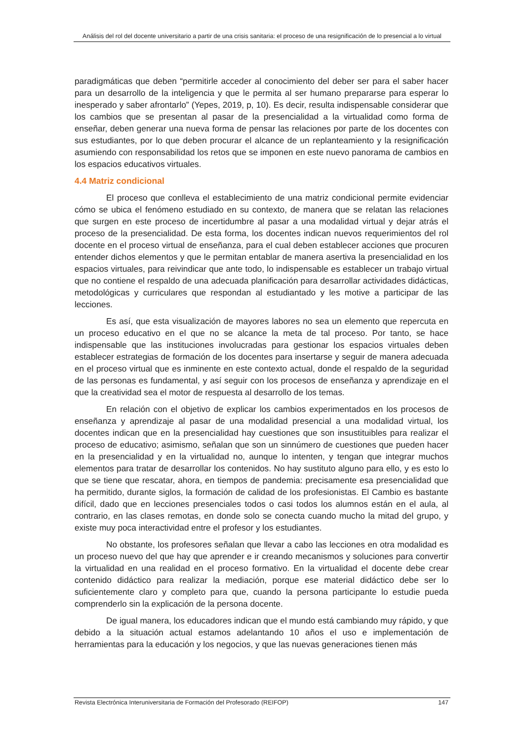Análisis del rol del docente universitario a partir de una crisis sanitaria: el proceso de una resignificación de lo presencial a lo virtual
paradigmáticas que deben “permitirle acceder al conocimiento del deber ser para el saber hacer para un desarrollo de la inteligencia y que le permita al ser humano prepararse para esperar lo inesperado y saber afrontarlo” (Yepes, 2019, p, 10). Es decir, resulta indispensable considerar que los cambios que se presentan al pasar de la presencialidad a la virtualidad como forma de enseñar, deben generar una nueva forma de pensar las relaciones por parte de los docentes con sus estudiantes, por lo que deben procurar el alcance de un replanteamiento y la resignificación asumiendo con responsabilidad los retos que se imponen en este nuevo panorama de cambios en los espacios educativos virtuales.
4.4 Matriz condicional
El proceso que conlleva el establecimiento de una matriz condicional permite evidenciar cómo se ubica el fenómeno estudiado en su contexto, de manera que se relatan las relaciones que surgen en este proceso de incertidumbre al pasar a una modalidad virtual y dejar atrás el proceso de la presencialidad. De esta forma, los docentes indican nuevos requerimientos del rol docente en el proceso virtual de enseñanza, para el cual deben establecer acciones que procuren entender dichos elementos y que le permitan entablar de manera asertiva la presencialidad en los espacios virtuales, para reivindicar que ante todo, lo indispensable es establecer un trabajo virtual que no contiene el respaldo de una adecuada planificación para desarrollar actividades didácticas, metodológicas y curriculares que respondan al estudiantado y les motive a participar de las lecciones.
Es así, que esta visualización de mayores labores no sea un elemento que repercuta en un proceso educativo en el que no se alcance la meta de tal proceso. Por tanto, se hace indispensable que las instituciones involucradas para gestionar los espacios virtuales deben establecer estrategias de formación de los docentes para insertarse y seguir de manera adecuada en el proceso virtual que es inminente en este contexto actual, donde el respaldo de la seguridad de las personas es fundamental, y así seguir con los procesos de enseñanza y aprendizaje en el que la creatividad sea el motor de respuesta al desarrollo de los temas.
En relación con el objetivo de explicar los cambios experimentados en los procesos de enseñanza y aprendizaje al pasar de una modalidad presencial a una modalidad virtual, los docentes indican que en la presencialidad hay cuestiones que son insustituibles para realizar el proceso de educativo; asimismo, señalan que son un sinnúmero de cuestiones que pueden hacer en la presencialidad y en la virtualidad no, aunque lo intenten, y tengan que integrar muchos elementos para tratar de desarrollar los contenidos. No hay sustituto alguno para ello, y es esto lo que se tiene que rescatar, ahora, en tiempos de pandemia: precisamente esa presencialidad que ha permitido, durante siglos, la formación de calidad de los profesionistas. El Cambio es bastante difícil, dado que en lecciones presenciales todos o casi todos los alumnos están en el aula, al contrario, en las clases remotas, en donde solo se conecta cuando mucho la mitad del grupo, y existe muy poca interactividad entre el profesor y los estudiantes.
No obstante, los profesores señalan que llevar a cabo las lecciones en otra modalidad es un proceso nuevo del que hay que aprender e ir creando mecanismos y soluciones para convertir la virtualidad en una realidad en el proceso formativo. En la virtualidad el docente debe crear contenido didáctico para realizar la mediación, porque ese material didáctico debe ser lo suficientemente claro y completo para que, cuando la persona participante lo estudie pueda comprenderlo sin la explicación de la persona docente.
De igual manera, los educadores indican que el mundo está cambiando muy rápido, y que debido a la situación actual estamos adelantando 10 años el uso e implementación de herramientas para la educación y los negocios, y que las nuevas generaciones tienen más
Revista Electrónica Interuniversitaria de Formación del Profesorado (REIFOP) 147